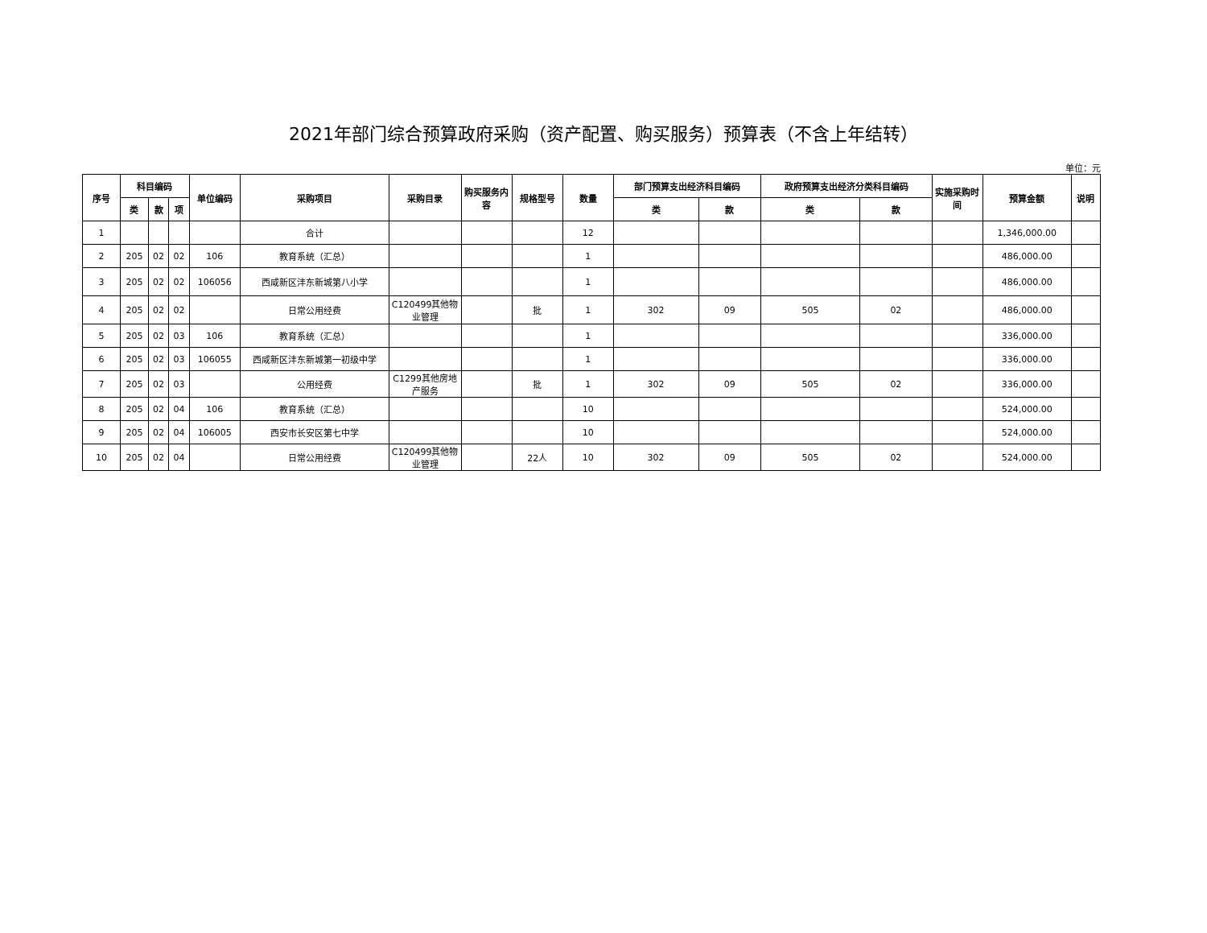2021年部门综合预算政府采购（资产配置、购买服务）预算表（不含上年结转）
单位：元
| 序号 | 科目编码 | | | 单位编码 | 采购项目 | 采购目录 | 购买服务内容 | 规格型号 | 数量 | 部门预算支出经济科目编码 | | 政府预算支出经济分类科目编码 | | 实施采购时间 | 预算金额 | 说明 |
| --- | --- | --- | --- | --- | --- | --- | --- | --- | --- | --- | --- | --- | --- | --- | --- | --- |
| | 类 | 款 | 项 | | | | | | | 类 | 款 | 类 | 款 | | | |
| 1 | | | | | 合计 | | | | 12 | | | | | | 1,346,000.00 | |
| 2 | 205 | 02 | 02 | 106 | 教育系统（汇总） | | | | 1 | | | | | | 486,000.00 | |
| 3 | 205 | 02 | 02 | 106056 | 西咸新区沣东新城第八小学 | | | | 1 | | | | | | 486,000.00 | |
| 4 | 205 | 02 | 02 | | 日常公用经费 | C120499其他物业管理 | | 批 | 1 | 302 | 09 | 505 | 02 | | 486,000.00 | |
| 5 | 205 | 02 | 03 | 106 | 教育系统（汇总） | | | | 1 | | | | | | 336,000.00 | |
| 6 | 205 | 02 | 03 | 106055 | 西咸新区沣东新城第一初级中学 | | | | 1 | | | | | | 336,000.00 | |
| 7 | 205 | 02 | 03 | | 公用经费 | C1299其他房地产服务 | | 批 | 1 | 302 | 09 | 505 | 02 | | 336,000.00 | |
| 8 | 205 | 02 | 04 | 106 | 教育系统（汇总） | | | | 10 | | | | | | 524,000.00 | |
| 9 | 205 | 02 | 04 | 106005 | 西安市长安区第七中学 | | | | 10 | | | | | | 524,000.00 | |
| 10 | 205 | 02 | 04 | | 日常公用经费 | C120499其他物业管理 | | 22人 | 10 | 302 | 09 | 505 | 02 | | 524,000.00 | |